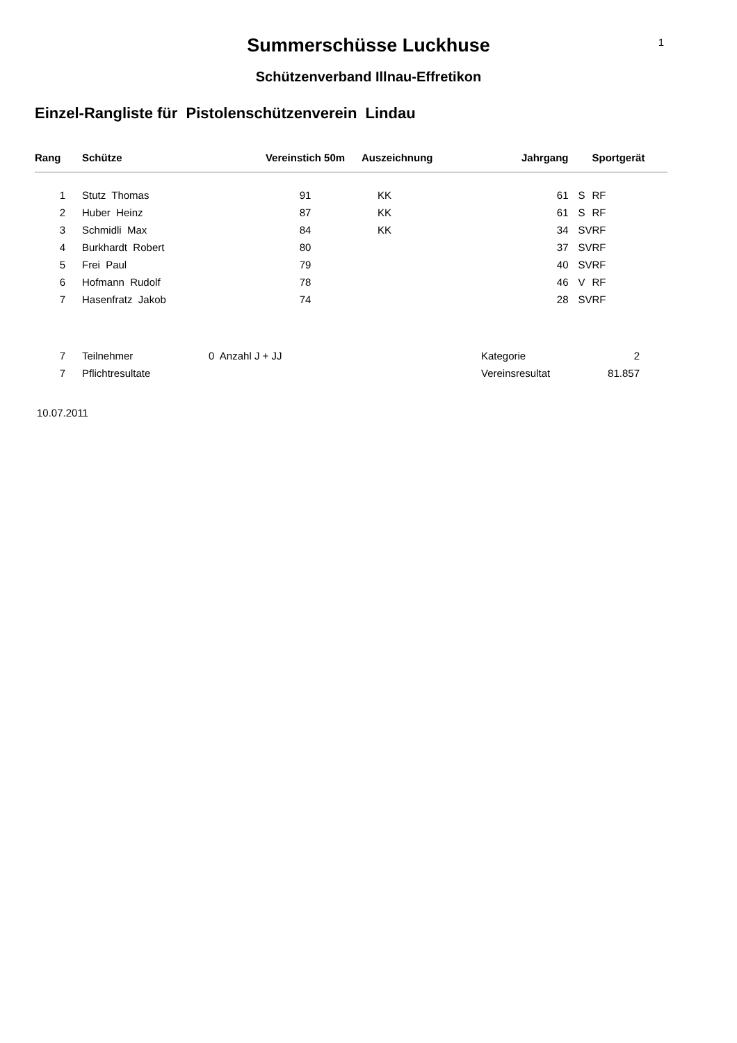1
Summerschüsse Luckhuse
Schützenverband Illnau-Effretikon
Einzel-Rangliste für Pistolenschützenverein Lindau
| Rang | Schütze | Vereinstich 50m | Auszeichnung | Jahrgang | | Sportgerät |
| --- | --- | --- | --- | --- | --- | --- |
| 1 | Stutz Thomas | 91 | KK | 61 | S | RF |
| 2 | Huber Heinz | 87 | KK | 61 | S | RF |
| 3 | Schmidli Max | 84 | KK | 34 | SV | RF |
| 4 | Burkhardt Robert | 80 | | 37 | SV | RF |
| 5 | Frei Paul | 79 | | 40 | SV | RF |
| 6 | Hofmann Rudolf | 78 | | 46 | V | RF |
| 7 | Hasenfratz Jakob | 74 | | 28 | SV | RF |
| 7 | Teilnehmer | 0 Anzahl J + JJ | Kategorie | 2 |
| 7 | Pflichtresultate | | Vereinsresultat | 81.857 |
10.07.2011